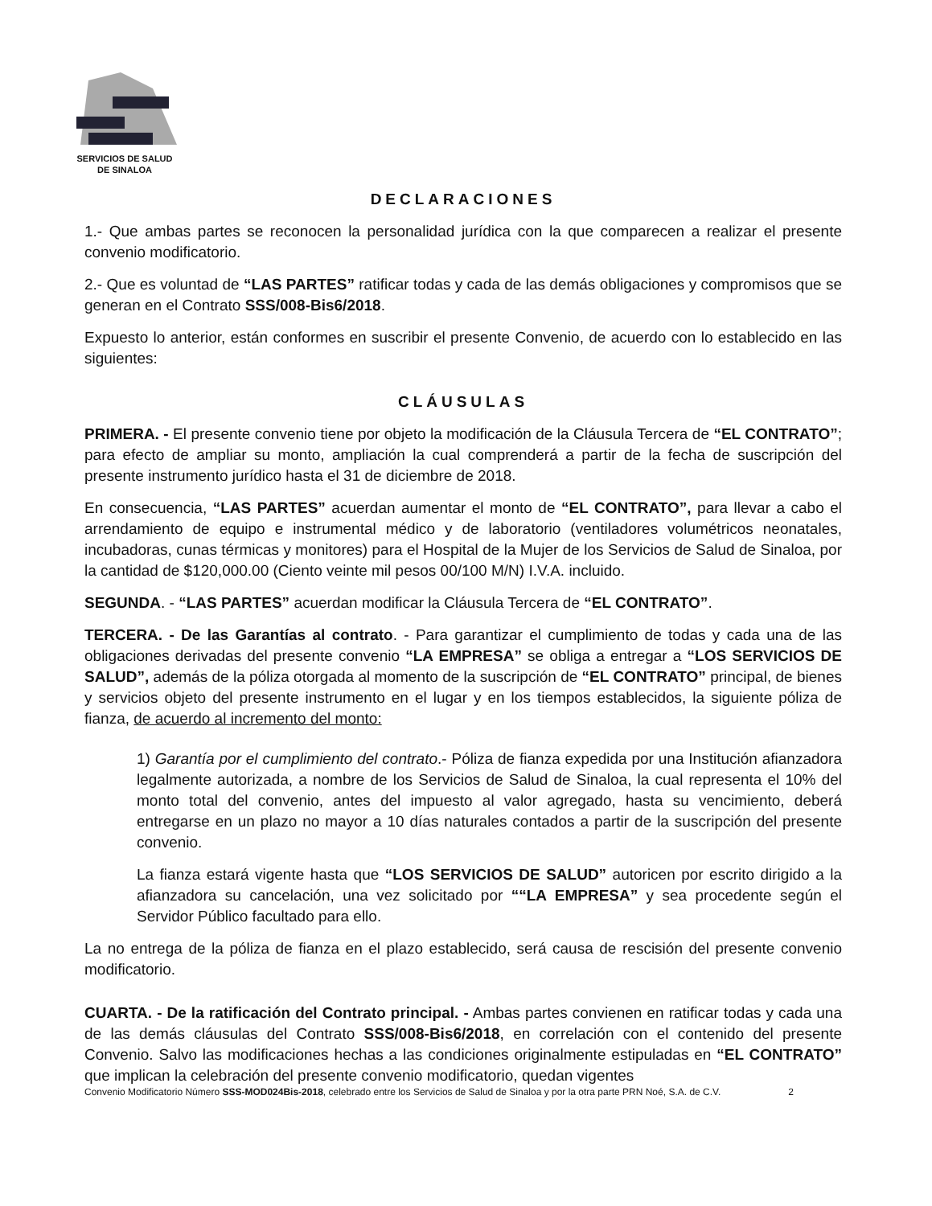SERVICIOS DE SALUD
DE SINALOA
DECLARACIONES
1.- Que ambas partes se reconocen la personalidad jurídica con la que comparecen a realizar el presente convenio modificatorio.
2.- Que es voluntad de “LAS PARTES” ratificar todas y cada de las demás obligaciones y compromisos que se generan en el Contrato SSS/008-Bis6/2018.
Expuesto lo anterior, están conformes en suscribir el presente Convenio, de acuerdo con lo establecido en las siguientes:
CLÁUSULAS
PRIMERA. - El presente convenio tiene por objeto la modificación de la Cláusula Tercera de “EL CONTRATO”; para efecto de ampliar su monto, ampliación la cual comprenderá a partir de la fecha de suscripción del presente instrumento jurídico hasta el 31 de diciembre de 2018.
En consecuencia, “LAS PARTES” acuerdan aumentar el monto de “EL CONTRATO”, para llevar a cabo el arrendamiento de equipo e instrumental médico y de laboratorio (ventiladores volumétricos neonatales, incubadoras, cunas térmicas y monitores) para el Hospital de la Mujer de los Servicios de Salud de Sinaloa, por la cantidad de $120,000.00 (Ciento veinte mil pesos 00/100 M/N) I.V.A. incluido.
SEGUNDA. - “LAS PARTES” acuerdan modificar la Cláusula Tercera de “EL CONTRATO”.
TERCERA. - De las Garantías al contrato. - Para garantizar el cumplimiento de todas y cada una de las obligaciones derivadas del presente convenio “LA EMPRESA” se obliga a entregar a “LOS SERVICIOS DE SALUD”, además de la póliza otorgada al momento de la suscripción de “EL CONTRATO” principal, de bienes y servicios objeto del presente instrumento en el lugar y en los tiempos establecidos, la siguiente póliza de fianza, de acuerdo al incremento del monto:
1) Garantía por el cumplimiento del contrato.- Póliza de fianza expedida por una Institución afianzadora legalmente autorizada, a nombre de los Servicios de Salud de Sinaloa, la cual representa el 10% del monto total del convenio, antes del impuesto al valor agregado, hasta su vencimiento, deberá entregarse en un plazo no mayor a 10 días naturales contados a partir de la suscripción del presente convenio.
La fianza estará vigente hasta que “LOS SERVICIOS DE SALUD” autoricen por escrito dirigido a la afianzadora su cancelación, una vez solicitado por ““LA EMPRESA” y sea procedente según el Servidor Público facultado para ello.
La no entrega de la póliza de fianza en el plazo establecido, será causa de rescisión del presente convenio modificatorio.
CUARTA. - De la ratificación del Contrato principal. - Ambas partes convienen en ratificar todas y cada una de las demás cláusulas del Contrato SSS/008-Bis6/2018, en correlación con el contenido del presente Convenio. Salvo las modificaciones hechas a las condiciones originalmente estipuladas en “EL CONTRATO” que implican la celebración del presente convenio modificatorio, quedan vigentes
Convenio Modificatorio Número SSS-MOD024Bis-2018, celebrado entre los Servicios de Salud de Sinaloa y por la otra parte PRN Noé, S.A. de C.V. 2